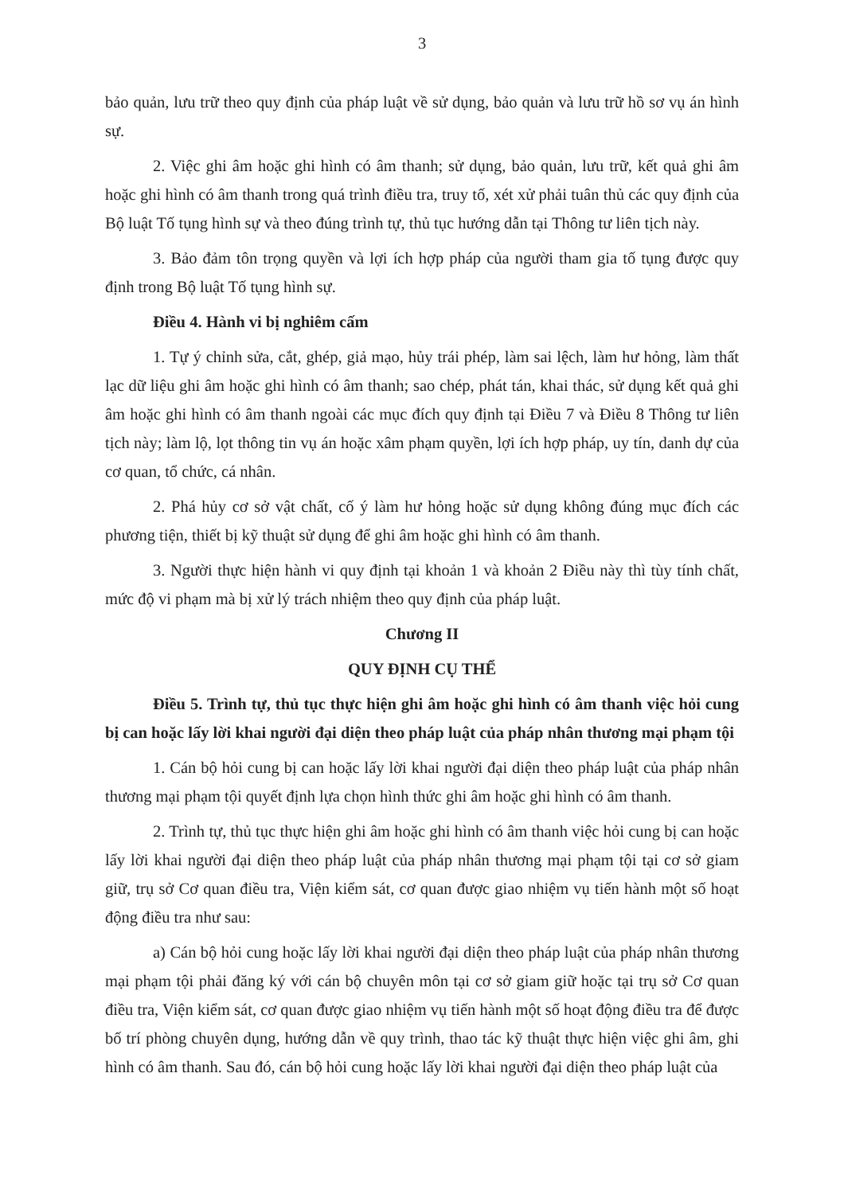3
bảo quản, lưu trữ theo quy định của pháp luật về sử dụng, bảo quản và lưu trữ hồ sơ vụ án hình sự.
2. Việc ghi âm hoặc ghi hình có âm thanh; sử dụng, bảo quản, lưu trữ, kết quả ghi âm hoặc ghi hình có âm thanh trong quá trình điều tra, truy tố, xét xử phải tuân thủ các quy định của Bộ luật Tố tụng hình sự và theo đúng trình tự, thủ tục hướng dẫn tại Thông tư liên tịch này.
3. Bảo đảm tôn trọng quyền và lợi ích hợp pháp của người tham gia tố tụng được quy định trong Bộ luật Tố tụng hình sự.
Điều 4. Hành vi bị nghiêm cấm
1. Tự ý chỉnh sửa, cắt, ghép, giả mạo, hủy trái phép, làm sai lệch, làm hư hỏng, làm thất lạc dữ liệu ghi âm hoặc ghi hình có âm thanh; sao chép, phát tán, khai thác, sử dụng kết quả ghi âm hoặc ghi hình có âm thanh ngoài các mục đích quy định tại Điều 7 và Điều 8 Thông tư liên tịch này; làm lộ, lọt thông tin vụ án hoặc xâm phạm quyền, lợi ích hợp pháp, uy tín, danh dự của cơ quan, tổ chức, cá nhân.
2. Phá hủy cơ sở vật chất, cố ý làm hư hỏng hoặc sử dụng không đúng mục đích các phương tiện, thiết bị kỹ thuật sử dụng để ghi âm hoặc ghi hình có âm thanh.
3. Người thực hiện hành vi quy định tại khoản 1 và khoản 2 Điều này thì tùy tính chất, mức độ vi phạm mà bị xử lý trách nhiệm theo quy định của pháp luật.
Chương II
QUY ĐỊNH CỤ THỂ
Điều 5. Trình tự, thủ tục thực hiện ghi âm hoặc ghi hình có âm thanh việc hỏi cung bị can hoặc lấy lời khai người đại diện theo pháp luật của pháp nhân thương mại phạm tội
1. Cán bộ hỏi cung bị can hoặc lấy lời khai người đại diện theo pháp luật của pháp nhân thương mại phạm tội quyết định lựa chọn hình thức ghi âm hoặc ghi hình có âm thanh.
2. Trình tự, thủ tục thực hiện ghi âm hoặc ghi hình có âm thanh việc hỏi cung bị can hoặc lấy lời khai người đại diện theo pháp luật của pháp nhân thương mại phạm tội tại cơ sở giam giữ, trụ sở Cơ quan điều tra, Viện kiểm sát, cơ quan được giao nhiệm vụ tiến hành một số hoạt động điều tra như sau:
a) Cán bộ hỏi cung hoặc lấy lời khai người đại diện theo pháp luật của pháp nhân thương mại phạm tội phải đăng ký với cán bộ chuyên môn tại cơ sở giam giữ hoặc tại trụ sở Cơ quan điều tra, Viện kiểm sát, cơ quan được giao nhiệm vụ tiến hành một số hoạt động điều tra để được bố trí phòng chuyên dụng, hướng dẫn về quy trình, thao tác kỹ thuật thực hiện việc ghi âm, ghi hình có âm thanh. Sau đó, cán bộ hỏi cung hoặc lấy lời khai người đại diện theo pháp luật của